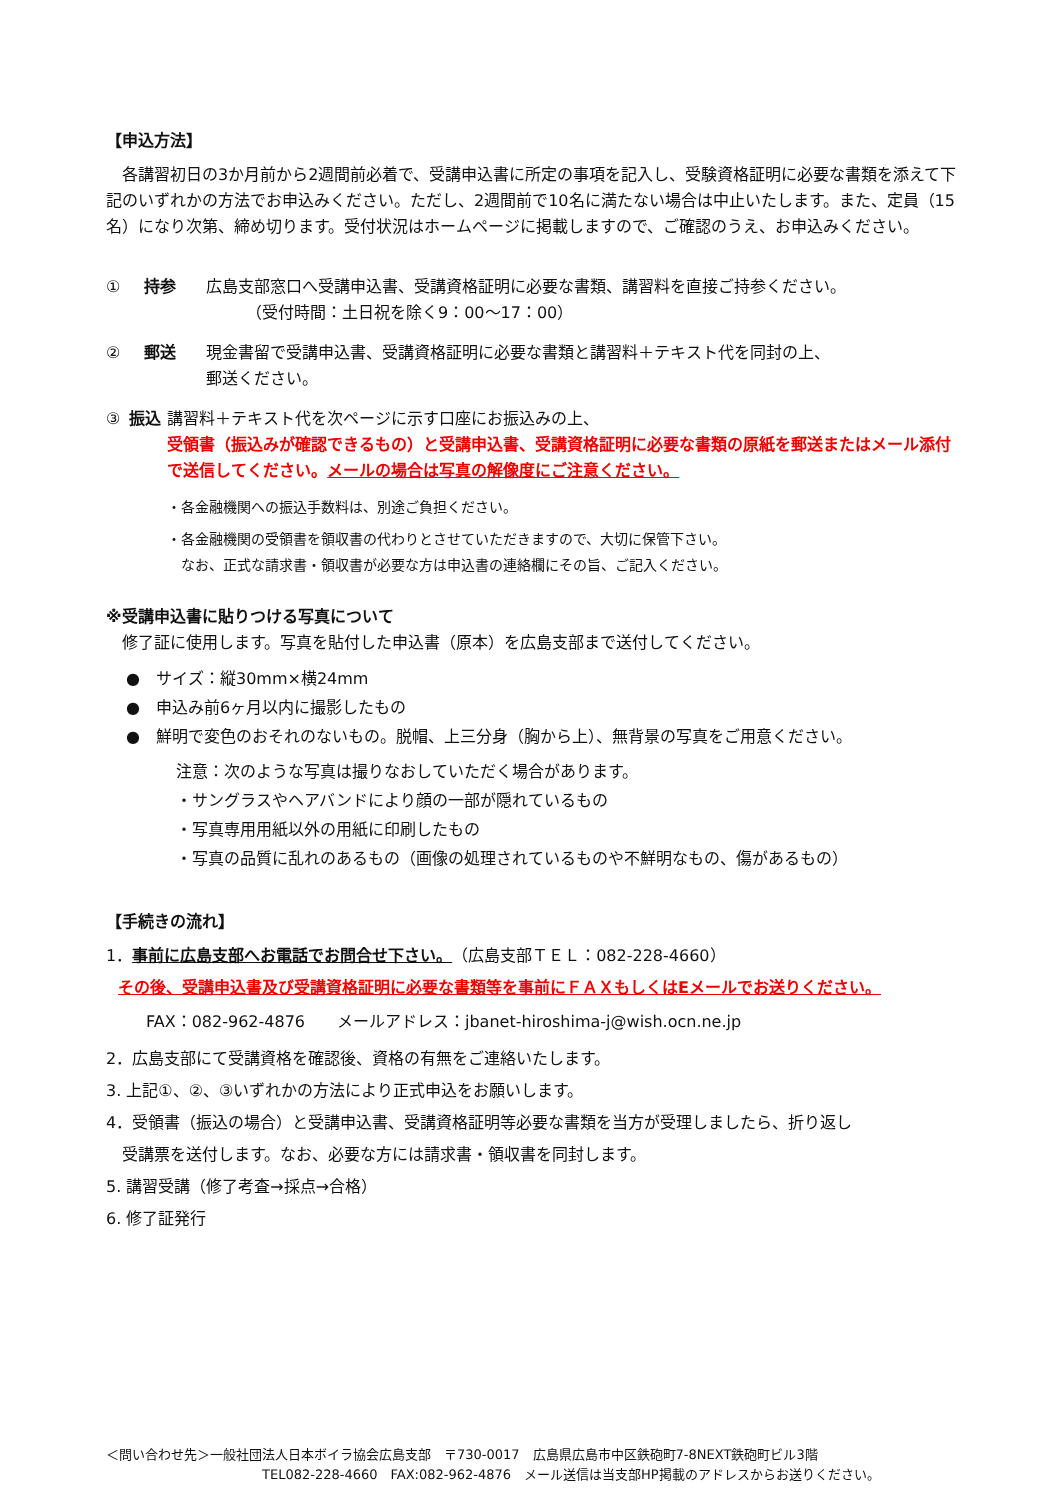【申込方法】
　各講習初日の3か月前から2週間前必着で、受講申込書に所定の事項を記入し、受験資格証明に必要な書類を添えて下記のいずれかの方法でお申込みください。ただし、2週間前で10名に満たない場合は中止いたします。また、定員（15名）になり次第、締め切ります。受付状況はホームページに掲載しますので、ご確認のうえ、お申込みください。
① 持参 広島支部窓口へ受講申込書、受講資格証明に必要な書類、講習料を直接ご持参ください。
　　　（受付時間：土日祝を除く9：00～17：00）
② 郵送 現金書留で受講申込書、受講資格証明に必要な書類と講習料＋テキスト代を同封の上、
郵送ください。
③ 振込 講習料＋テキスト代を次ページに示す口座にお振込みの上、
受領書（振込みが確認できるもの）と受講申込書、受講資格証明に必要な書類の原紙を郵送またはメール添付で送信してください。メールの場合は写真の解像度にご注意ください。
・各金融機関への振込手数料は、別途ご負担ください。
・各金融機関の受領書を領収書の代わりとさせていただきますので、大切に保管下さい。
　なお、正式な請求書・領収書が必要な方は申込書の連絡欄にその旨、ご記入ください。
※受講申込書に貼りつける写真について
　修了証に使用します。写真を貼付した申込書（原本）を広島支部まで送付してください。
●　サイズ：縦30mm×横24mm
●　申込み前6ヶ月以内に撮影したもの
●　鮮明で変色のおそれのないもの。脱帽、上三分身（胸から上）、無背景の写真をご用意ください。
注意：次のような写真は撮りなおしていただく場合があります。
・サングラスやヘアバンドにより顔の一部が隠れているもの
・写真専用用紙以外の用紙に印刷したもの
・写真の品質に乱れのあるもの（画像の処理されているものや不鮮明なもの、傷があるもの）
【手続きの流れ】
1．事前に広島支部へお電話でお問合せ下さい。（広島支部ＴＥＬ：082-228-4660）
その後、受講申込書及び受講資格証明に必要な書類等を事前にＦＡＸもしくはEメールでお送りください。
FAX：082-962-4876　　メールアドレス：jbanet-hiroshima-j@wish.ocn.ne.jp
2．広島支部にて受講資格を確認後、資格の有無をご連絡いたします。
3. 上記①、②、③いずれかの方法により正式申込をお願いします。
4．受領書（振込の場合）と受講申込書、受講資格証明等必要な書類を当方が受理しましたら、折り返し
　受講票を送付します。なお、必要な方には請求書・領収書を同封します。
5. 講習受講（修了考査→採点→合格）
6. 修了証発行
＜問い合わせ先＞一般社団法人日本ボイラ協会広島支部　〒730-0017　広島県広島市中区鉄砲町7-8NEXT鉄砲町ビル3階
　　　　　　　　　　　　TEL082-228-4660　FAX:082-962-4876　メール送信は当支部HP掲載のアドレスからお送りください。